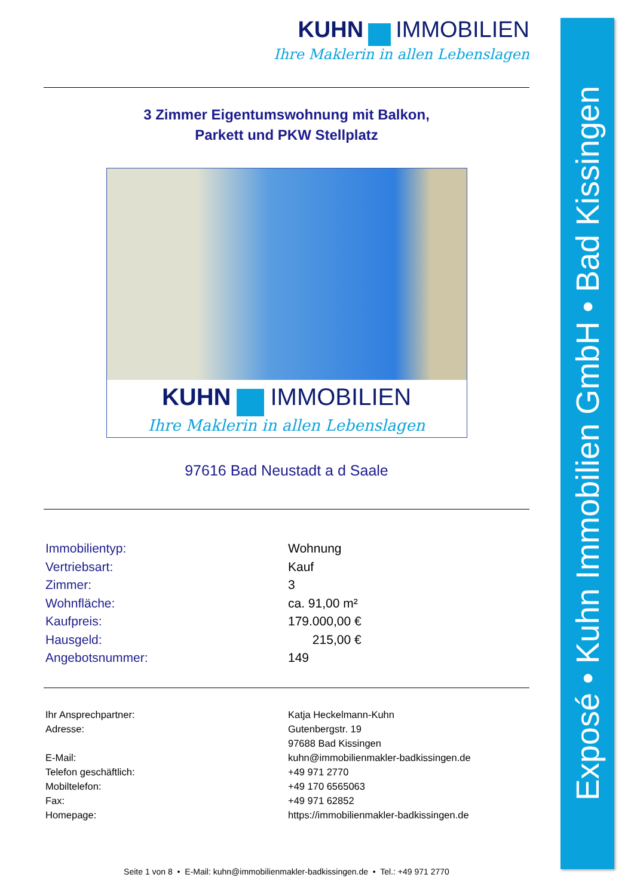KUHN IMMOBILIEN
Ihre Maklerin in allen Lebenslagen
3 Zimmer Eigentumswohnung mit Balkon,
Parkett und PKW Stellplatz
KUHN IMMOBILIEN
Ihre Maklerin in allen Lebenslagen
97616 Bad Neustadt a d Saale
| Immobilientyp: | Wohnung |
| Vertriebsart: | Kauf |
| Zimmer: | 3 |
| Wohnfläche: | ca. 91,00 m² |
| Kaufpreis: | 179.000,00 € |
| Hausgeld: | 215,00 € |
| Angebotsnummer: | 149 |
| Ihr Ansprechpartner: | Katja Heckelmann-Kuhn |
| Adresse: | Gutenbergstr. 19 97688 Bad Kissingen |
| E-Mail: | kuhn@immobilienmakler-badkissingen.de |
| Telefon geschäftlich: | +49 971 2770 |
| Mobiltelefon: | +49 170 6565063 |
| Fax: | +49 971 62852 |
| Homepage: | https://immobilienmakler-badkissingen.de |
Seite 1 von 8 • E-Mail: kuhn@immobilienmakler-badkissingen.de • Tel.: +49 971 2770
Exposé • Kuhn Immobilien GmbH • Bad Kissingen